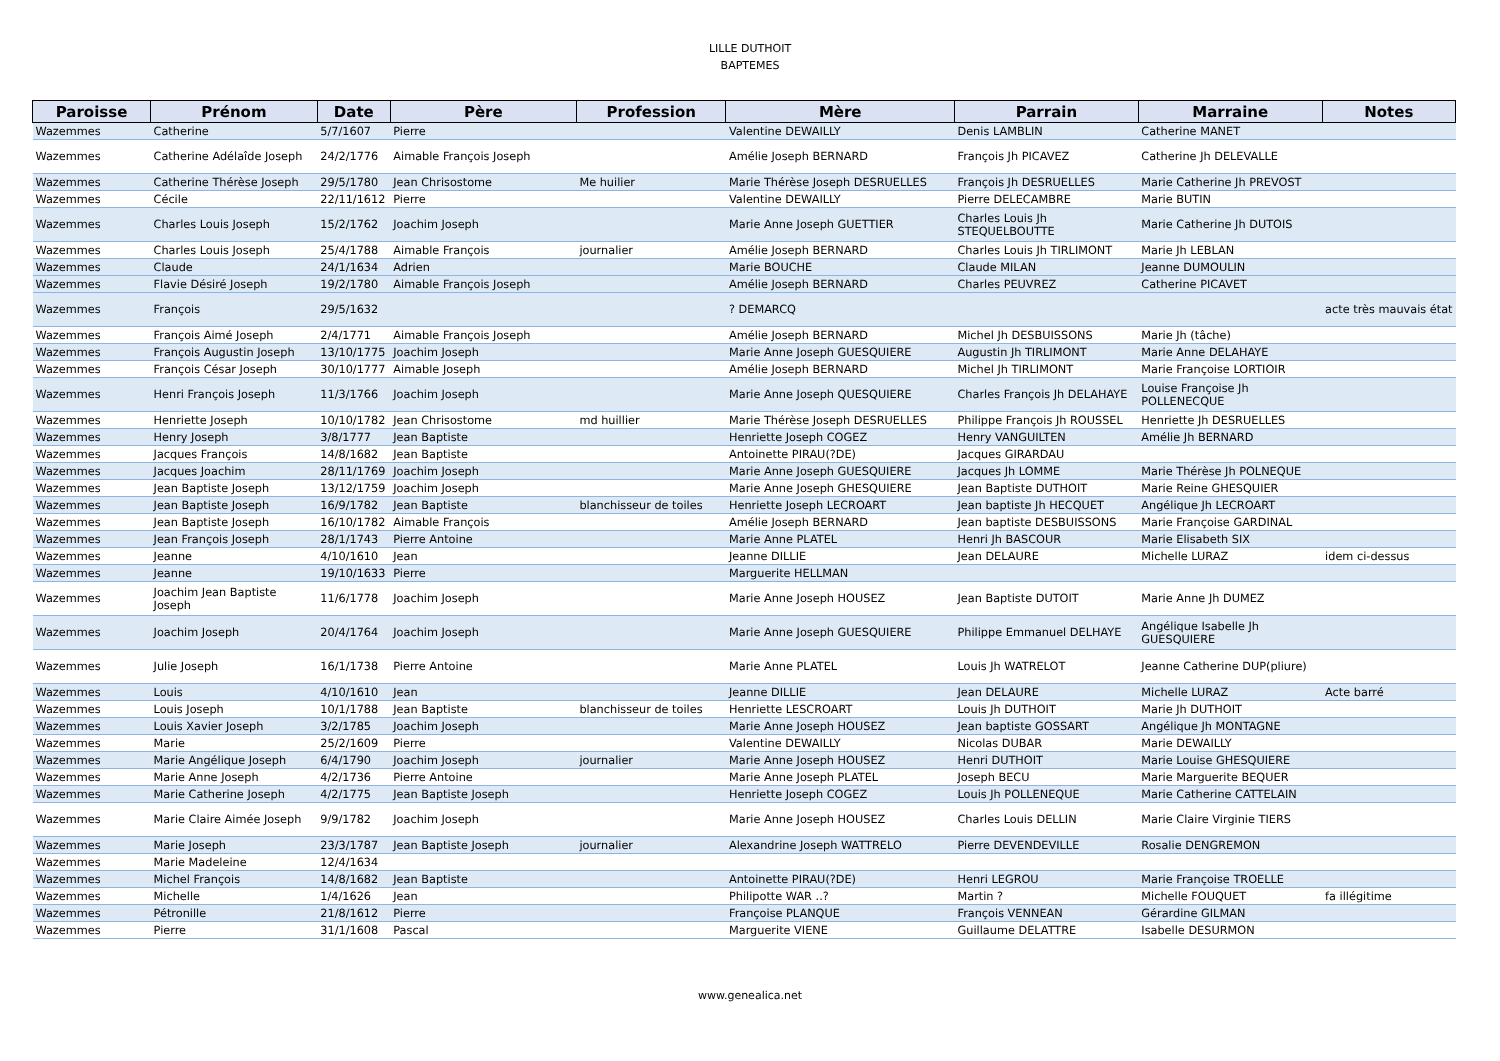LILLE DUTHOIT
BAPTEMES
| Paroisse | Prénom | Date | Père | Profession | Mère | Parrain | Marraine | Notes |
| --- | --- | --- | --- | --- | --- | --- | --- | --- |
| Wazemmes | Catherine | 5/7/1607 | Pierre | | Valentine DEWAILLY | Denis LAMBLIN | Catherine MANET | |
| Wazemmes | Catherine Adélaîde Joseph | 24/2/1776 | Aimable François Joseph | | Amélie Joseph BERNARD | François Jh PICAVEZ | Catherine Jh DELEVALLE | |
| Wazemmes | Catherine Thérèse Joseph | 29/5/1780 | Jean Chrisostome | Me huilier | Marie Thérèse Joseph DESRUELLES | François Jh DESRUELLES | Marie Catherine Jh PREVOST | |
| Wazemmes | Cécile | 22/11/1612 | Pierre | | Valentine DEWAILLY | Pierre DELECAMBRE | Marie BUTIN | |
| Wazemmes | Charles Louis Joseph | 15/2/1762 | Joachim Joseph | | Marie Anne Joseph GUETTIER | Charles Louis Jh STEQUELBOUTTE | Marie Catherine Jh DUTOIS | |
| Wazemmes | Charles Louis Joseph | 25/4/1788 | Aimable François | journalier | Amélie Joseph BERNARD | Charles Louis Jh TIRLIMONT | Marie Jh LEBLAN | |
| Wazemmes | Claude | 24/1/1634 | Adrien | | Marie BOUCHE | Claude MILAN | Jeanne DUMOULIN | |
| Wazemmes | Flavie Désiré Joseph | 19/2/1780 | Aimable François Joseph | | Amélie Joseph BERNARD | Charles PEUVREZ | Catherine PICAVET | |
| Wazemmes | François | 29/5/1632 | | | ? DEMARCQ | | | acte très mauvais état |
| Wazemmes | François Aimé Joseph | 2/4/1771 | Aimable François Joseph | | Amélie Joseph BERNARD | Michel Jh DESBUISSONS | Marie Jh (tâche) | |
| Wazemmes | François Augustin Joseph | 13/10/1775 | Joachim Joseph | | Marie Anne Joseph GUESQUIERE | Augustin Jh TIRLIMONT | Marie Anne DELAHAYE | |
| Wazemmes | François César Joseph | 30/10/1777 | Aimable Joseph | | Amélie Joseph BERNARD | Michel Jh TIRLIMONT | Marie Françoise LORTIOIR | |
| Wazemmes | Henri François Joseph | 11/3/1766 | Joachim Joseph | | Marie Anne Joseph QUESQUIERE | Charles François Jh DELAHAYE | Louise Françoise Jh POLLENECQUE | |
| Wazemmes | Henriette Joseph | 10/10/1782 | Jean Chrisostome | md huillier | Marie Thérèse Joseph DESRUELLES | Philippe François Jh ROUSSEL | Henriette Jh DESRUELLES | |
| Wazemmes | Henry Joseph | 3/8/1777 | Jean Baptiste | | Henriette Joseph COGEZ | Henry VANGUILTEN | Amélie Jh BERNARD | |
| Wazemmes | Jacques François | 14/8/1682 | Jean Baptiste | | Antoinette PIRAU(?DE) | Jacques GIRARDAU | | |
| Wazemmes | Jacques Joachim | 28/11/1769 | Joachim Joseph | | Marie Anne Joseph GUESQUIERE | Jacques Jh LOMME | Marie Thérèse Jh POLNEQUE | |
| Wazemmes | Jean Baptiste Joseph | 13/12/1759 | Joachim Joseph | | Marie Anne Joseph GHESQUIERE | Jean Baptiste DUTHOIT | Marie Reine GHESQUIER | |
| Wazemmes | Jean Baptiste Joseph | 16/9/1782 | Jean Baptiste | blanchisseur de toiles | Henriette Joseph LECROART | Jean baptiste Jh HECQUET | Angélique Jh LECROART | |
| Wazemmes | Jean Baptiste Joseph | 16/10/1782 | Aimable François | | Amélie Joseph BERNARD | Jean baptiste DESBUISSONS | Marie Françoise GARDINAL | |
| Wazemmes | Jean François Joseph | 28/1/1743 | Pierre Antoine | | Marie Anne PLATEL | Henri Jh BASCOUR | Marie Elisabeth SIX | |
| Wazemmes | Jeanne | 4/10/1610 | Jean | | Jeanne DILLIE | Jean DELAURE | Michelle LURAZ | idem ci-dessus |
| Wazemmes | Jeanne | 19/10/1633 | Pierre | | Marguerite HELLMAN | | | |
| Wazemmes | Joachim Jean Baptiste Joseph | 11/6/1778 | Joachim Joseph | | Marie Anne Joseph HOUSEZ | Jean Baptiste DUTOIT | Marie Anne Jh DUMEZ | |
| Wazemmes | Joachim Joseph | 20/4/1764 | Joachim Joseph | | Marie Anne Joseph GUESQUIERE | Philippe Emmanuel DELHAYE | Angélique Isabelle Jh GUESQUIERE | |
| Wazemmes | Julie Joseph | 16/1/1738 | Pierre Antoine | | Marie Anne PLATEL | Louis Jh WATRELOT | Jeanne Catherine DUP(pliure) | |
| Wazemmes | Louis | 4/10/1610 | Jean | | Jeanne DILLIE | Jean DELAURE | Michelle LURAZ | Acte barré |
| Wazemmes | Louis Joseph | 10/1/1788 | Jean Baptiste | blanchisseur de toiles | Henriette LESCROART | Louis Jh DUTHOIT | Marie Jh DUTHOIT | |
| Wazemmes | Louis Xavier Joseph | 3/2/1785 | Joachim Joseph | | Marie Anne Joseph HOUSEZ | Jean baptiste GOSSART | Angélique Jh MONTAGNE | |
| Wazemmes | Marie | 25/2/1609 | Pierre | | Valentine DEWAILLY | Nicolas DUBAR | Marie DEWAILLY | |
| Wazemmes | Marie Angélique Joseph | 6/4/1790 | Joachim Joseph | journalier | Marie Anne Joseph HOUSEZ | Henri DUTHOIT | Marie Louise GHESQUIERE | |
| Wazemmes | Marie Anne Joseph | 4/2/1736 | Pierre Antoine | | Marie Anne Joseph PLATEL | Joseph BECU | Marie Marguerite BEQUER | |
| Wazemmes | Marie Catherine Joseph | 4/2/1775 | Jean Baptiste Joseph | | Henriette Joseph COGEZ | Louis Jh POLLENEQUE | Marie Catherine CATTELAIN | |
| Wazemmes | Marie Claire Aimée Joseph | 9/9/1782 | Joachim Joseph | | Marie Anne Joseph HOUSEZ | Charles Louis DELLIN | Marie Claire Virginie TIERS | |
| Wazemmes | Marie Joseph | 23/3/1787 | Jean Baptiste Joseph | journalier | Alexandrine Joseph WATTRELO | Pierre DEVENDEVILLE | Rosalie DENGREMON | |
| Wazemmes | Marie Madeleine | 12/4/1634 | | | | | | |
| Wazemmes | Michel François | 14/8/1682 | Jean Baptiste | | Antoinette PIRAU(?DE) | Henri LEGROU | Marie Françoise TROELLE | |
| Wazemmes | Michelle | 1/4/1626 | Jean | | Philipotte WAR ..? | Martin ? | Michelle FOUQUET | fa illégitime |
| Wazemmes | Pétronille | 21/8/1612 | Pierre | | Françoise PLANQUE | François VENNEAN | Gérardine GILMAN | |
| Wazemmes | Pierre | 31/1/1608 | Pascal | | Marguerite VIENE | Guillaume DELATTRE | Isabelle DESURMON | |
www.genealica.net